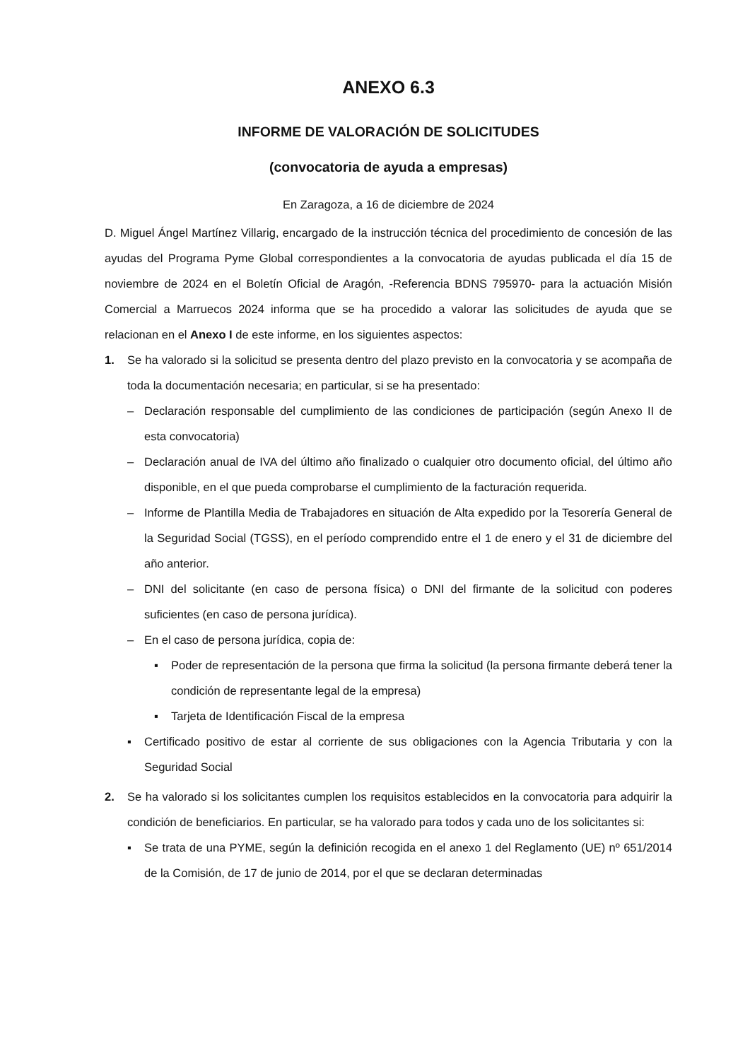ANEXO 6.3
INFORME DE VALORACIÓN DE SOLICITUDES
(convocatoria de ayuda a empresas)
En Zaragoza, a 16 de diciembre de 2024
D. Miguel Ángel Martínez Villarig, encargado de la instrucción técnica del procedimiento de concesión de las ayudas del Programa Pyme Global correspondientes a la convocatoria de ayudas publicada el día 15 de noviembre de 2024 en el Boletín Oficial de Aragón, -Referencia BDNS 795970- para la actuación Misión Comercial a Marruecos 2024 informa que se ha procedido a valorar las solicitudes de ayuda que se relacionan en el Anexo I de este informe, en los siguientes aspectos:
1. Se ha valorado si la solicitud se presenta dentro del plazo previsto en la convocatoria y se acompaña de toda la documentación necesaria; en particular, si se ha presentado:
– Declaración responsable del cumplimiento de las condiciones de participación (según Anexo II de esta convocatoria)
– Declaración anual de IVA del último año finalizado o cualquier otro documento oficial, del último año disponible, en el que pueda comprobarse el cumplimiento de la facturación requerida.
– Informe de Plantilla Media de Trabajadores en situación de Alta expedido por la Tesorería General de la Seguridad Social (TGSS), en el período comprendido entre el 1 de enero y el 31 de diciembre del año anterior.
– DNI del solicitante (en caso de persona física) o DNI del firmante de la solicitud con poderes suficientes (en caso de persona jurídica).
– En el caso de persona jurídica, copia de:
▪ Poder de representación de la persona que firma la solicitud (la persona firmante deberá tener la condición de representante legal de la empresa)
▪ Tarjeta de Identificación Fiscal de la empresa
▪ Certificado positivo de estar al corriente de sus obligaciones con la Agencia Tributaria y con la Seguridad Social
2. Se ha valorado si los solicitantes cumplen los requisitos establecidos en la convocatoria para adquirir la condición de beneficiarios. En particular, se ha valorado para todos y cada uno de los solicitantes si:
▪ Se trata de una PYME, según la definición recogida en el anexo 1 del Reglamento (UE) nº 651/2014 de la Comisión, de 17 de junio de 2014, por el que se declaran determinadas